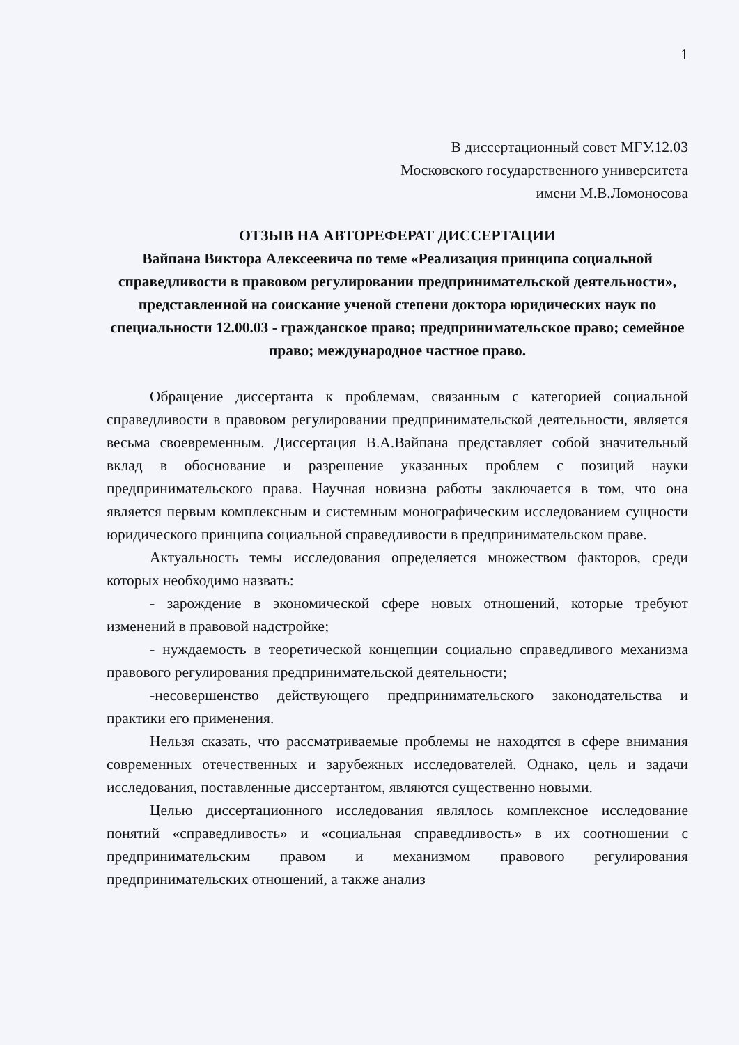1
В диссертационный совет МГУ.12.03
Московского государственного университета
имени М.В.Ломоносова
ОТЗЫВ НА АВТОРЕФЕРАТ ДИССЕРТАЦИИ
Вайпана Виктора Алексеевича по теме «Реализация принципа социальной справедливости в правовом регулировании предпринимательской деятельности», представленной на соискание ученой степени доктора юридических наук по специальности 12.00.03 - гражданское право; предпринимательское право; семейное право; международное частное право.
Обращение диссертанта к проблемам, связанным с категорией социальной справедливости в правовом регулировании предпринимательской деятельности, является весьма своевременным. Диссертация В.А.Вайпана представляет собой значительный вклад в обоснование и разрешение указанных проблем с позиций науки предпринимательского права. Научная новизна работы заключается в том, что она является первым комплексным и системным монографическим исследованием сущности юридического принципа социальной справедливости в предпринимательском праве.
Актуальность темы исследования определяется множеством факторов, среди которых необходимо назвать:
- зарождение в экономической сфере новых отношений, которые требуют изменений в правовой надстройке;
- нуждаемость в теоретической концепции социально справедливого механизма правового регулирования предпринимательской деятельности;
-несовершенство действующего предпринимательского законодательства и практики его применения.
Нельзя сказать, что рассматриваемые проблемы не находятся в сфере внимания современных отечественных и зарубежных исследователей. Однако, цель и задачи исследования, поставленные диссертантом, являются существенно новыми.
Целью диссертационного исследования являлось комплексное исследование понятий «справедливость» и «социальная справедливость» в их соотношении с предпринимательским правом и механизмом правового регулирования предпринимательских отношений, а также анализ